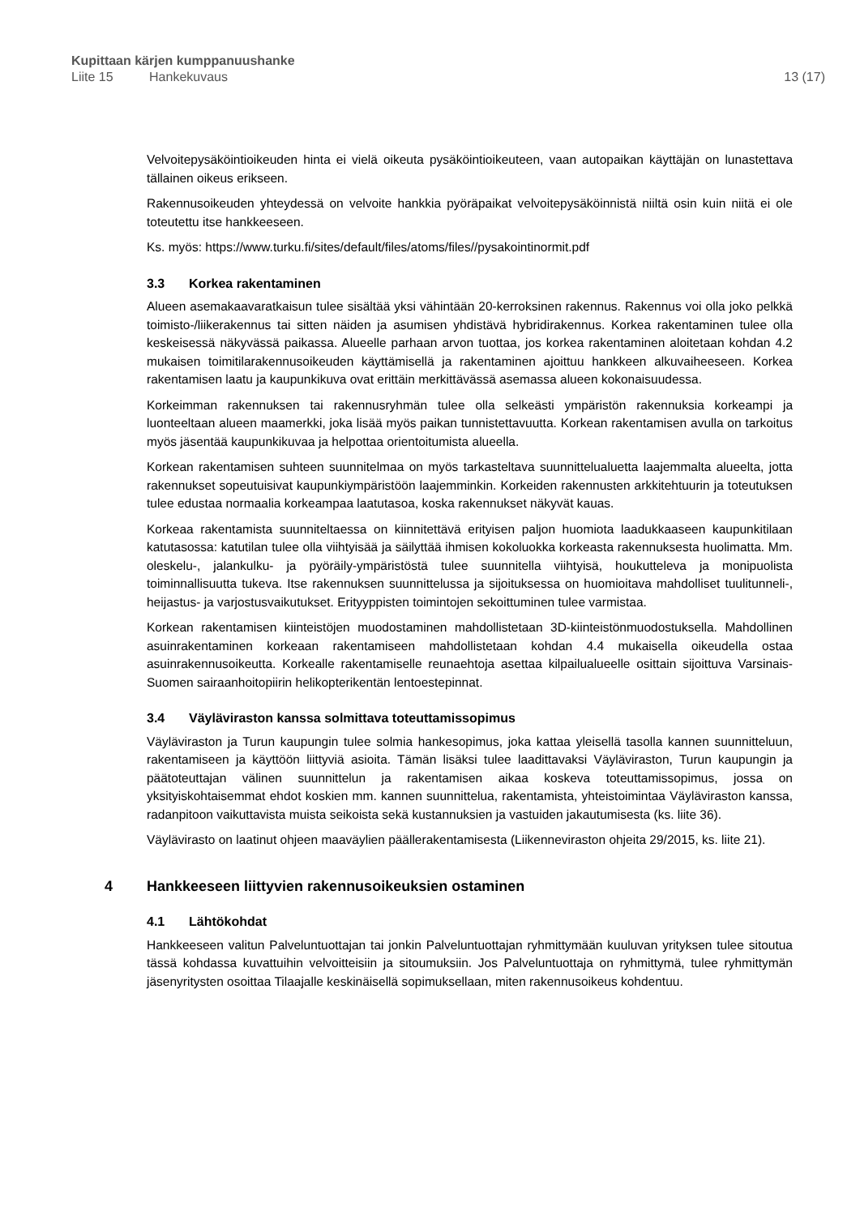Kupittaan kärjen kumppanuushanke
Liite 15 Hankekuvaus 13 (17)
Velvoitepysäköintioikeuden hinta ei vielä oikeuta pysäköintioikeuteen, vaan autopaikan käyttäjän on lunastettava tällainen oikeus erikseen.
Rakennusoikeuden yhteydessä on velvoite hankkia pyöräpaikat velvoitepysäköinnistä niiltä osin kuin niitä ei ole toteutettu itse hankkeeseen.
Ks. myös: https://www.turku.fi/sites/default/files/atoms/files//pysakointinormit.pdf
3.3 Korkea rakentaminen
Alueen asemakaavaratkaisun tulee sisältää yksi vähintään 20-kerroksinen rakennus. Rakennus voi olla joko pelkkä toimisto-/liikerakennus tai sitten näiden ja asumisen yhdistävä hybridirakennus. Korkea rakentaminen tulee olla keskeisessä näkyvässä paikassa. Alueelle parhaan arvon tuottaa, jos korkea rakentaminen aloitetaan kohdan 4.2 mukaisen toimitilarakennusoikeuden käyttämisellä ja rakentaminen ajoittuu hankkeen alkuvaiheeseen. Korkea rakentamisen laatu ja kaupunkikuva ovat erittäin merkittävässä asemassa alueen kokonaisuudessa.
Korkeimman rakennuksen tai rakennusryhmän tulee olla selkeästi ympäristön rakennuksia korkeampi ja luonteeltaan alueen maamerkki, joka lisää myös paikan tunnistettavuutta. Korkean rakentamisen avulla on tarkoitus myös jäsentää kaupunkikuvaa ja helpottaa orientoitumista alueella.
Korkean rakentamisen suhteen suunnitelmaa on myös tarkasteltava suunnittelualuetta laajemmalta alueelta, jotta rakennukset sopeutuisivat kaupunkiympäristöön laajemminkin. Korkeiden rakennusten arkkitehtuurin ja toteutuksen tulee edustaa normaalia korkeampaa laatutasoa, koska rakennukset näkyvät kauas.
Korkeaa rakentamista suunniteltaessa on kiinnitettävä erityisen paljon huomiota laadukkaaseen kaupunkitilaan katutasossa: katutilan tulee olla viihtyisää ja säilyttää ihmisen kokoluokka korkeasta rakennuksesta huolimatta. Mm. oleskelu-, jalankulku- ja pyöräily-ympäristöstä tulee suunnitella viihtyisä, houkutteleva ja monipuolista toiminnallisuutta tukeva. Itse rakennuksen suunnittelussa ja sijoituksessa on huomioitava mahdolliset tuulitunneli-, heijastus- ja varjostusvaikutukset. Erityyppisten toimintojen sekoittuminen tulee varmistaa.
Korkean rakentamisen kiinteistöjen muodostaminen mahdollistetaan 3D-kiinteistönmuodostuksella. Mahdollinen asuinrakentaminen korkeaan rakentamiseen mahdollistetaan kohdan 4.4 mukaisella oikeudella ostaa asuinrakennusoikeutta. Korkealle rakentamiselle reunaehtoja asettaa kilpailualueelle osittain sijoittuva Varsinais-Suomen sairaanhoitopiirin helikopterikentän lentoestepinnat.
3.4 Väyläviraston kanssa solmittava toteuttamissopimus
Väyläviraston ja Turun kaupungin tulee solmia hankesopimus, joka kattaa yleisellä tasolla kannen suunnitteluun, rakentamiseen ja käyttöön liittyviä asioita. Tämän lisäksi tulee laadittavaksi Väyläviraston, Turun kaupungin ja päätoteuttajan välinen suunnittelun ja rakentamisen aikaa koskeva toteuttamissopimus, jossa on yksityiskohtaisemmat ehdot koskien mm. kannen suunnittelua, rakentamista, yhteistoimintaa Väyläviraston kanssa, radanpitoon vaikuttavista muista seikoista sekä kustannuksien ja vastuiden jakautumisesta (ks. liite 36).
Väylävirasto on laatinut ohjeen maaväylien päällerakentamisesta (Liikenneviraston ohjeita 29/2015, ks. liite 21).
4 Hankkeeseen liittyvien rakennusoikeuksien ostaminen
4.1 Lähtökohdat
Hankkeeseen valitun Palveluntuottajan tai jonkin Palveluntuottajan ryhmittymään kuuluvan yrityksen tulee sitoutua tässä kohdassa kuvattuihin velvoitteisiin ja sitoumuksiin. Jos Palveluntuottaja on ryhmittymä, tulee ryhmittymän jäsenyritysten osoittaa Tilaajalle keskinäisellä sopimuksellaan, miten rakennusoikeus kohdentuu.